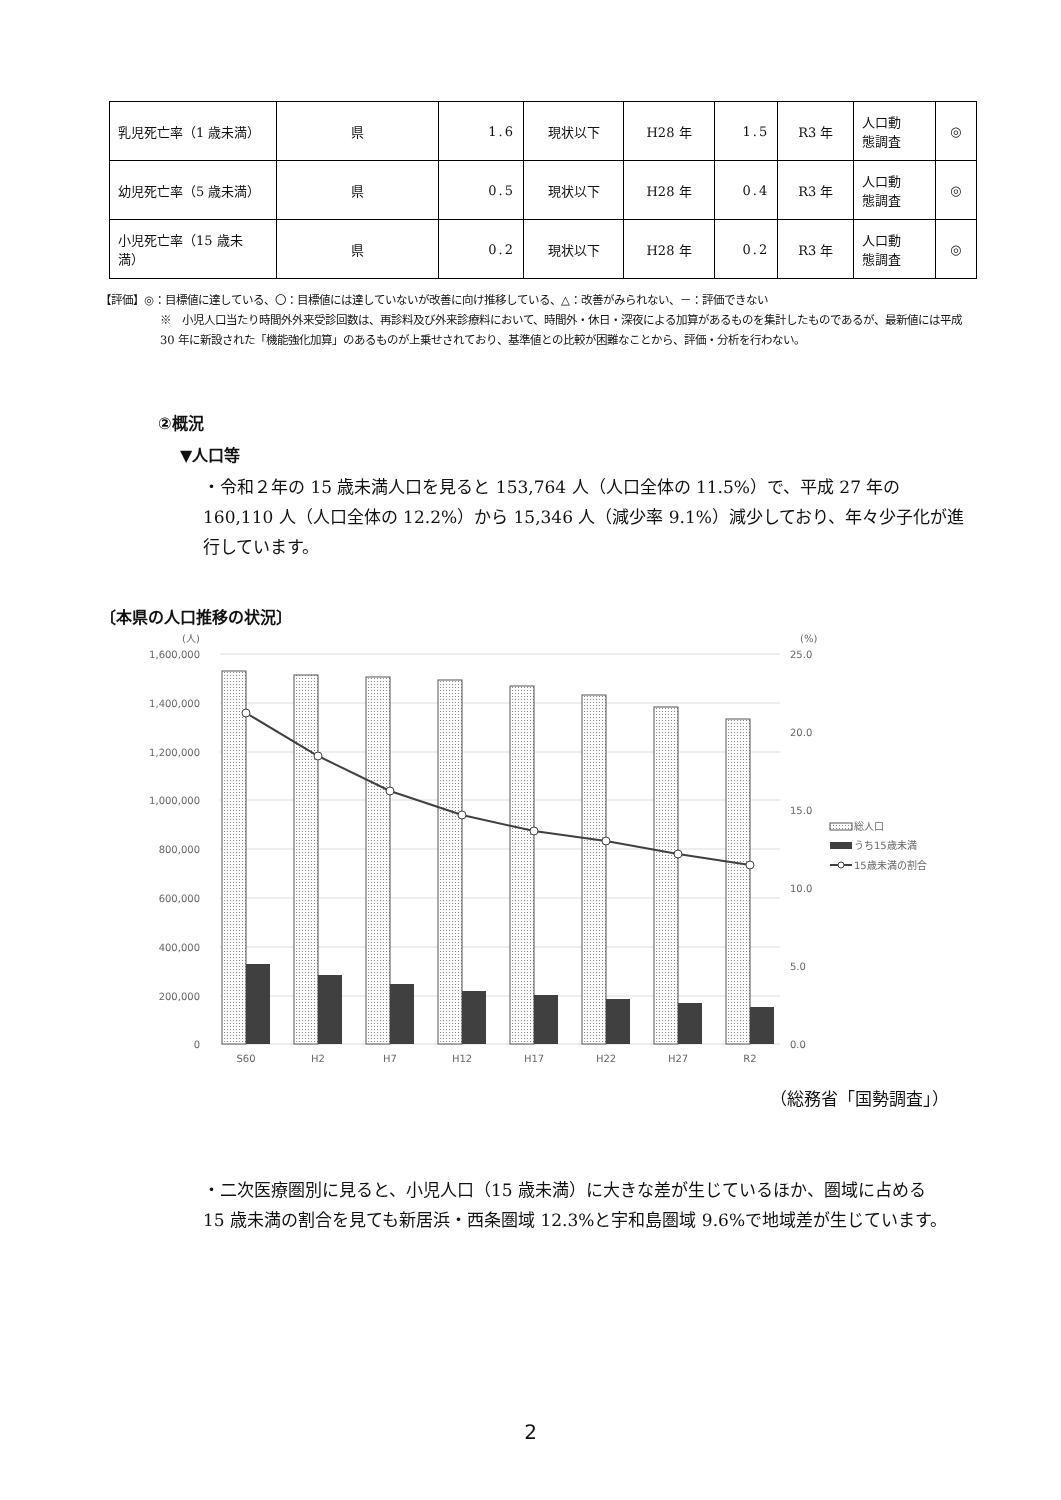| 乳児死亡率（1 歳未満） | 県 | 1.6 | 現状以下 | H28 年 | 1.5 | R3 年 | 人口動 態調査 | ◎ |
| 幼児死亡率（5 歳未満） | 県 | 0.5 | 現状以下 | H28 年 | 0.4 | R3 年 | 人口動 態調査 | ◎ |
| 小児死亡率（15 歳未満） | 県 | 0.2 | 現状以下 | H28 年 | 0.2 | R3 年 | 人口動 態調査 | ◎ |
【評価】◎：目標値に達している、〇：目標値には達していないが改善に向け推移している、△：改善がみられない、－：評価できない
※　小児人口当たり時間外外来受診回数は、再診料及び外来診療料において、時間外・休日・深夜による加算があるものを集計したものであるが、最新値には平成 30 年に新設された「機能強化加算」のあるものが上乗せされており、基準値との比較が困難なことから、評価・分析を行わない。
②概況
▼人口等
・令和２年の 15 歳未満人口を見ると 153,764 人（人口全体の 11.5%）で、平成 27 年の 160,110 人（人口全体の 12.2%）から 15,346 人（減少率 9.1%）減少しており、年々少子化が進行しています。
〔本県の人口推移の状況〕
(人)
(%)
1,600,000
1,400,000
1,200,000
1,000,000
800,000
600,000
400,000
200,000
0
25.0
20.0
15.0
10.0
5.0
0.0
S60
H2
H7
H12
H17
H22
H27
R2
総人口
うち15歳未満
15歳未満の割合
（総務省「国勢調査」）
・二次医療圏別に見ると、小児人口（15 歳未満）に大きな差が生じているほか、圏域に占める　　15 歳未満の割合を見ても新居浜・西条圏域 12.3%と宇和島圏域 9.6%で地域差が生じています。
2